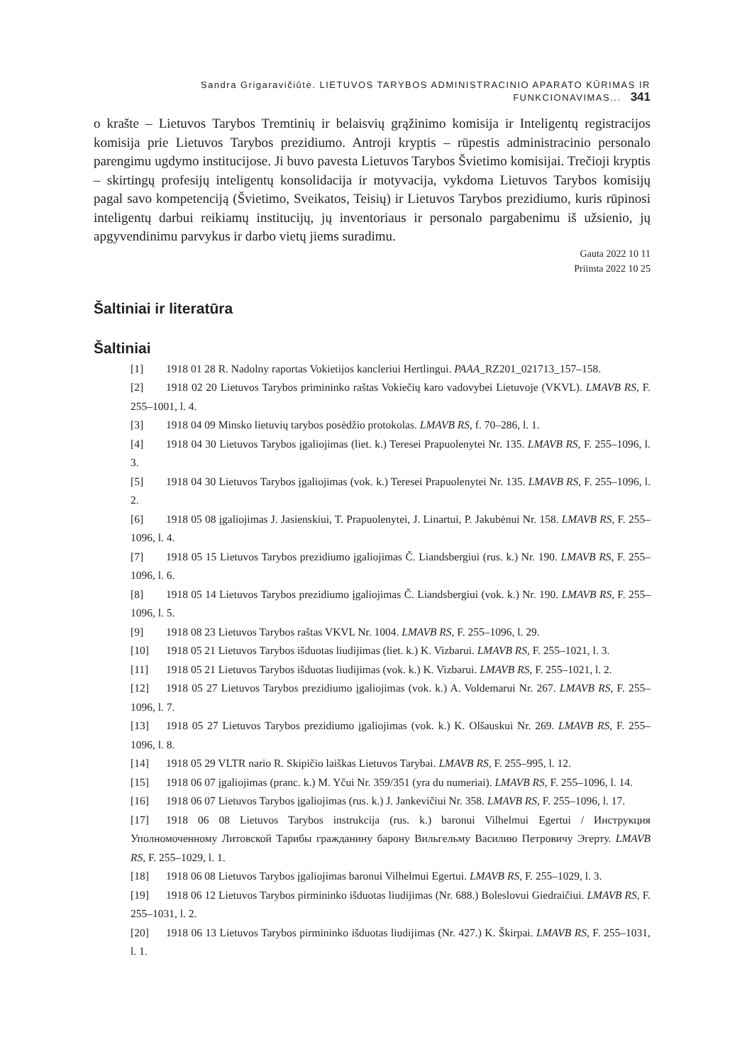Sandra Grigaravičiūtė. LIETUVOS TARYBOS ADMINISTRACINIO APARATO KŪRIMAS IR FUNKCIONAVIMAS... 341
o krašte – Lietuvos Tarybos Tremtinių ir belaisvių grąžinimo komisija ir Inteligentų registracijos komisija prie Lietuvos Tarybos prezidiumo. Antroji kryptis – rūpestis administracinio personalo parengimu ugdymo institucijose. Ji buvo pavesta Lietuvos Tarybos Švietimo komisijai. Trečioji kryptis – skirtingų profesijų inteligentų konsolidacija ir motyvacija, vykdoma Lietuvos Tarybos komisijų pagal savo kompetenciją (Švietimo, Sveikatos, Teisių) ir Lietuvos Tarybos prezidiumo, kuris rūpinosi inteligentų darbui reikiamų institucijų, jų inventoriaus ir personalo pargabenimu iš užsienio, jų apgyvendinimu parvykus ir darbo vietų jiems suradimu.
Gauta 2022 10 11
Priimta 2022 10 25
Šaltiniai ir literatūra
Šaltiniai
[1] 1918 01 28 R. Nadolny raportas Vokietijos kancleriui Hertlingui. PAAA_RZ201_021713_157–158.
[2] 1918 02 20 Lietuvos Tarybos primininko raštas Vokiečių karo vadovybei Lietuvoje (VKVL). LMAVB RS, F. 255–1001, l. 4.
[3] 1918 04 09 Minsko lietuvių tarybos posėdžio protokolas. LMAVB RS, f. 70–286, l. 1.
[4] 1918 04 30 Lietuvos Tarybos įgaliojimas (liet. k.) Teresei Prapuolenytei Nr. 135. LMAVB RS, F. 255–1096, l. 3.
[5] 1918 04 30 Lietuvos Tarybos įgaliojimas (vok. k.) Teresei Prapuolenytei Nr. 135. LMAVB RS, F. 255–1096, l. 2.
[6] 1918 05 08 įgaliojimas J. Jasienskiui, T. Prapuolenytei, J. Linartui, P. Jakubėnui Nr. 158. LMAVB RS, F. 255–1096, l. 4.
[7] 1918 05 15 Lietuvos Tarybos prezidiumo įgaliojimas Č. Liandsbergiui (rus. k.) Nr. 190. LMAVB RS, F. 255–1096, l. 6.
[8] 1918 05 14 Lietuvos Tarybos prezidiumo įgaliojimas Č. Liandsbergiui (vok. k.) Nr. 190. LMAVB RS, F. 255–1096, l. 5.
[9] 1918 08 23 Lietuvos Tarybos raštas VKVL Nr. 1004. LMAVB RS, F. 255–1096, l. 29.
[10] 1918 05 21 Lietuvos Tarybos išduotas liudijimas (liet. k.) K. Vizbarui. LMAVB RS, F. 255–1021, l. 3.
[11] 1918 05 21 Lietuvos Tarybos išduotas liudijimas (vok. k.) K. Vizbarui. LMAVB RS, F. 255–1021, l. 2.
[12] 1918 05 27 Lietuvos Tarybos prezidiumo įgaliojimas (vok. k.) A. Voldemarui Nr. 267. LMAVB RS, F. 255–1096, l. 7.
[13] 1918 05 27 Lietuvos Tarybos prezidiumo įgaliojimas (vok. k.) K. Olšauskui Nr. 269. LMAVB RS, F. 255–1096, l. 8.
[14] 1918 05 29 VLTR nario R. Skipičio laiškas Lietuvos Tarybai. LMAVB RS, F. 255–995, l. 12.
[15] 1918 06 07 įgaliojimas (pranc. k.) M. Yčui Nr. 359/351 (yra du numeriai). LMAVB RS, F. 255–1096, l. 14.
[16] 1918 06 07 Lietuvos Tarybos įgaliojimas (rus. k.) J. Jankevičiui Nr. 358. LMAVB RS, F. 255–1096, l. 17.
[17] 1918 06 08 Lietuvos Tarybos instrukcija (rus. k.) baronui Vilhelmui Egertui / Инструкция Уполномоченному Литовской Тарибы гражданину барону Вильгельму Василию Петровичу Эгерту. LMAVB RS, F. 255–1029, l. 1.
[18] 1918 06 08 Lietuvos Tarybos įgaliojimas baronui Vilhelmui Egertui. LMAVB RS, F. 255–1029, l. 3.
[19] 1918 06 12 Lietuvos Tarybos pirmininko išduotas liudijimas (Nr. 688.) Boleslovui Giedraičiui. LMAVB RS, F. 255–1031, l. 2.
[20] 1918 06 13 Lietuvos Tarybos pirmininko išduotas liudijimas (Nr. 427.) K. Škirpai. LMAVB RS, F. 255–1031, l. 1.